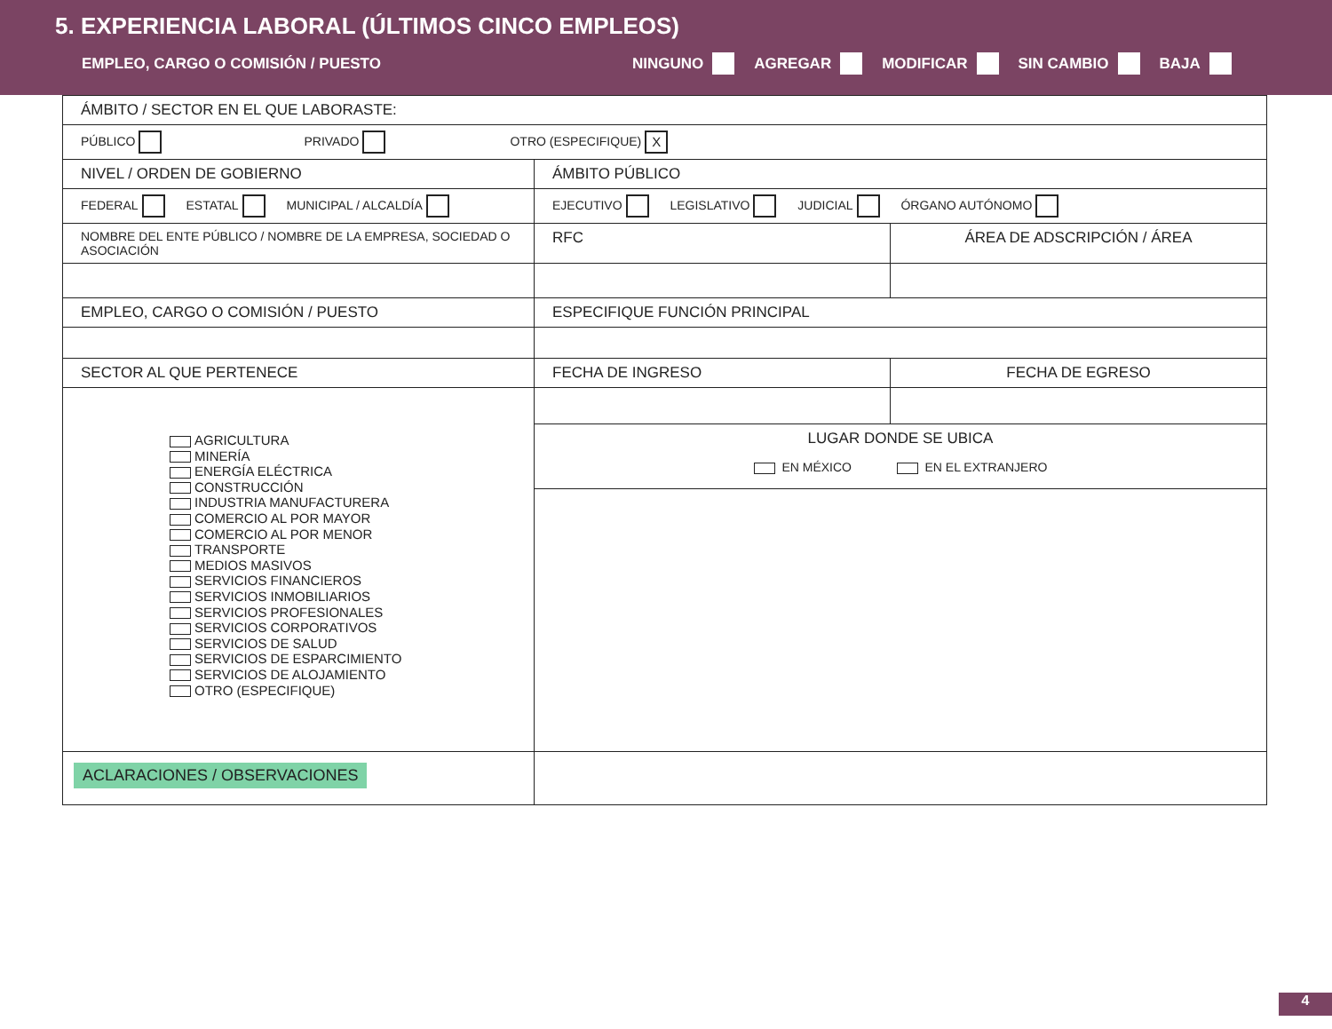5. EXPERIENCIA LABORAL (ÚLTIMOS CINCO EMPLEOS)
EMPLEO, CARGO O COMISIÓN / PUESTO NINGUNO AGREGAR MODIFICAR SIN CAMBIO BAJA
| ÁMBITO / SECTOR EN EL QUE LABORASTE: | | |
| PÚBLICO PRIVADO OTRO (ESPECIFIQUE) X | | |
| NIVEL / ORDEN DE GOBIERNO | ÁMBITO PÚBLICO | |
| FEDERAL ESTATAL MUNICIPAL / ALCALDÍA | EJECUTIVO LEGISLATIVO JUDICIAL ÓRGANO AUTÓNOMO | |
| NOMBRE DEL ENTE PÚBLICO / NOMBRE DE LA EMPRESA, SOCIEDAD O ASOCIACIÓN | RFC | ÁREA DE ADSCRIPCIÓN / ÁREA |
| EMPLEO, CARGO O COMISIÓN / PUESTO | ESPECIFIQUE FUNCIÓN PRINCIPAL | |
| SECTOR AL QUE PERTENECE | FECHA DE INGRESO | FECHA DE EGRESO |
| AGRICULTURA MINERÍA ENERGÍA ELÉCTRICA CONSTRUCCIÓN INDUSTRIA MANUFACTURERA COMERCIO AL POR MAYOR COMERCIO AL POR MENOR TRANSPORTE MEDIOS MASIVOS SERVICIOS FINANCIEROS SERVICIOS INMOBILIARIOS SERVICIOS PROFESIONALES SERVICIOS CORPORATIVOS SERVICIOS DE SALUD SERVICIOS DE ESPARCIMIENTO SERVICIOS DE ALOJAMIENTO OTRO (ESPECIFIQUE) | | |
| | LUGAR DONDE SE UBICA EN MÉXICO EN EL EXTRANJERO | |
| ACLARACIONES / OBSERVACIONES | | |
4